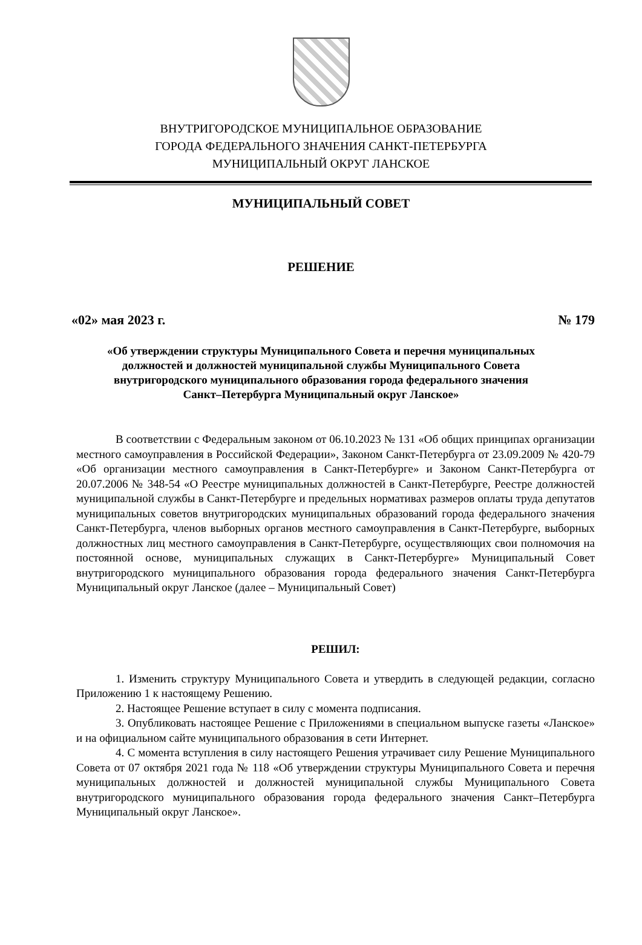ВНУТРИГОРОДСКОЕ МУНИЦИПАЛЬНОЕ ОБРАЗОВАНИЕ
ГОРОДА ФЕДЕРАЛЬНОГО ЗНАЧЕНИЯ САНКТ-ПЕТЕРБУРГА
МУНИЦИПАЛЬНЫЙ ОКРУГ ЛАНСКОЕ
МУНИЦИПАЛЬНЫЙ СОВЕТ
РЕШЕНИЕ
«02» мая 2023 г. № 179
«Об утверждении структуры Муниципального Совета и перечня муниципальных
должностей и должностей муниципальной службы Муниципального Совета
внутригородского муниципального образования города федерального значения
Санкт–Петербурга Муниципальный округ Ланское»
В соответствии с Федеральным законом от 06.10.2023 № 131 «Об общих принципах организации местного самоуправления в Российской Федерации», Законом Санкт-Петербурга от 23.09.2009 № 420-79 «Об организации местного самоуправления в Санкт-Петербурге» и Законом Санкт-Петербурга от 20.07.2006 № 348-54 «О Реестре муниципальных должностей в Санкт-Петербурге, Реестре должностей муниципальной службы в Санкт-Петербурге и предельных нормативах размеров оплаты труда депутатов муниципальных советов внутригородских муниципальных образований города федерального значения Санкт-Петербурга, членов выборных органов местного самоуправления в Санкт-Петербурге, выборных должностных лиц местного самоуправления в Санкт-Петербурге, осуществляющих свои полномочия на постоянной основе, муниципальных служащих в Санкт-Петербурге» Муниципальный Совет внутригородского муниципального образования города федерального значения Санкт-Петербурга Муниципальный округ Ланское (далее – Муниципальный Совет)
РЕШИЛ:
1. Изменить структуру Муниципального Совета и утвердить в следующей редакции, согласно Приложению 1 к настоящему Решению.
2. Настоящее Решение вступает в силу с момента подписания.
3. Опубликовать настоящее Решение с Приложениями в специальном выпуске газеты «Ланское» и на официальном сайте муниципального образования в сети Интернет.
4. С момента вступления в силу настоящего Решения утрачивает силу Решение Муниципального Совета от 07 октября 2021 года № 118 «Об утверждении структуры Муниципального Совета и перечня муниципальных должностей и должностей муниципальной службы Муниципального Совета внутригородского муниципального образования города федерального значения Санкт–Петербурга Муниципальный округ Ланское».